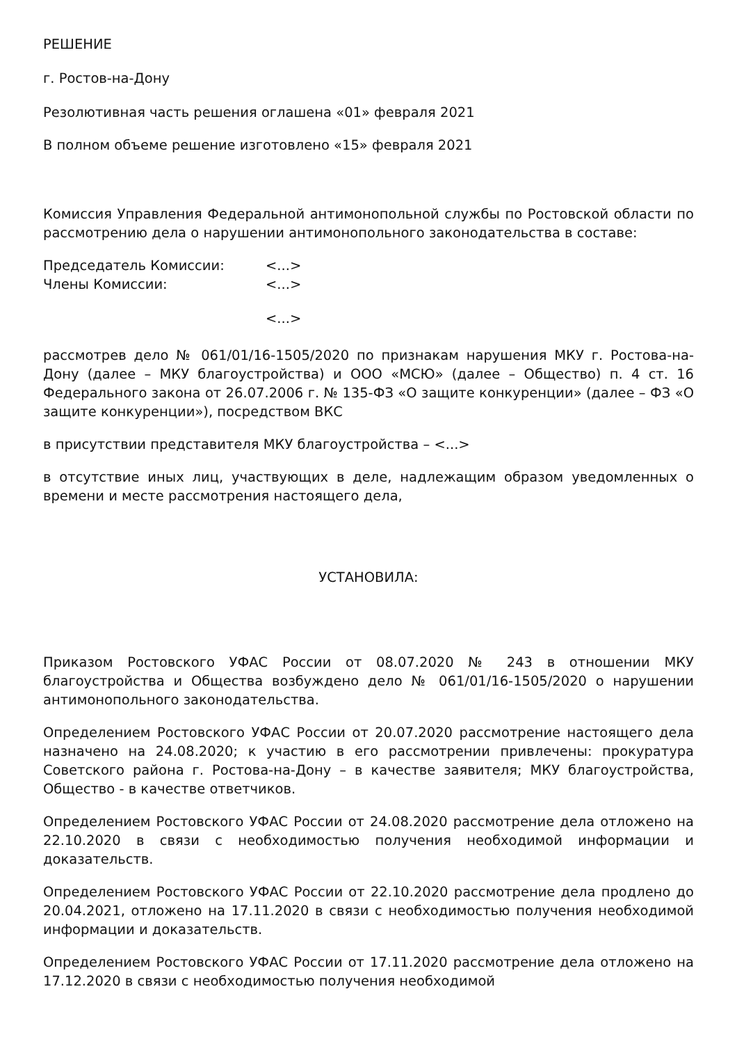РЕШЕНИЕ
г. Ростов-на-Дону
Резолютивная часть решения оглашена «01» февраля 2021
В полном объеме решение изготовлено «15» февраля 2021
Комиссия Управления Федеральной антимонопольной службы по Ростовской области по рассмотрению дела о нарушении антимонопольного законодательства в составе:
Председатель Комиссии: <...>
Члены Комиссии: <...>
<...>
рассмотрев дело № 061/01/16-1505/2020 по признакам нарушения МКУ г. Ростова-на-Дону (далее – МКУ благоустройства) и ООО «МСЮ» (далее – Общество) п. 4 ст. 16 Федерального закона от 26.07.2006 г. № 135-ФЗ «О защите конкуренции» (далее – ФЗ «О защите конкуренции»), посредством ВКС
в присутствии представителя МКУ благоустройства – <...>
в отсутствие иных лиц, участвующих в деле, надлежащим образом уведомленных о времени и месте рассмотрения настоящего дела,
УСТАНОВИЛА:
Приказом Ростовского УФАС России от 08.07.2020 № 243 в отношении МКУ благоустройства и Общества возбуждено дело № 061/01/16-1505/2020 о нарушении антимонопольного законодательства.
Определением Ростовского УФАС России от 20.07.2020 рассмотрение настоящего дела назначено на 24.08.2020; к участию в его рассмотрении привлечены: прокуратура Советского района г. Ростова-на-Дону – в качестве заявителя; МКУ благоустройства, Общество - в качестве ответчиков.
Определением Ростовского УФАС России от 24.08.2020 рассмотрение дела отложено на 22.10.2020 в связи с необходимостью получения необходимой информации и доказательств.
Определением Ростовского УФАС России от 22.10.2020 рассмотрение дела продлено до 20.04.2021, отложено на 17.11.2020 в связи с необходимостью получения необходимой информации и доказательств.
Определением Ростовского УФАС России от 17.11.2020 рассмотрение дела отложено на 17.12.2020 в связи с необходимостью получения необходимой